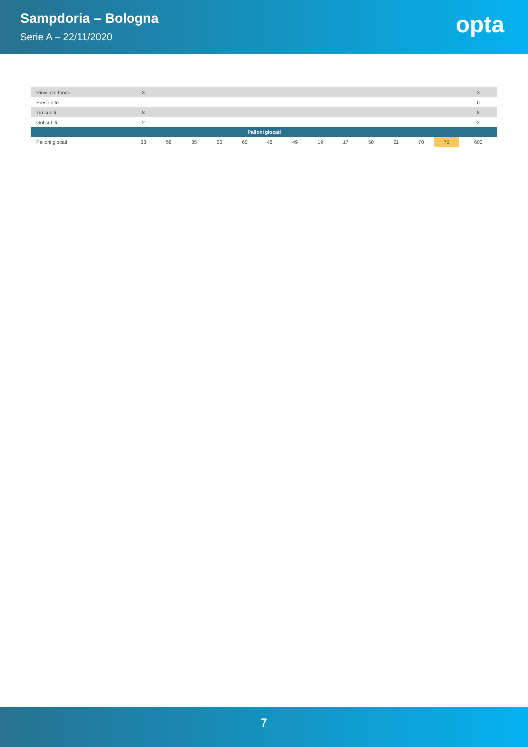Sampdoria – Bologna
Serie A – 22/11/2020
opta
| Rinvii dal fondo | 3 | | | | | | | | | | | | | 3 |
| Prese alte | | | | | | | | | | | | | | 0 |
| Tiri subiti | 8 | | | | | | | | | | | | | 8 |
| Gol subiti | 2 | | | | | | | | | | | | | 2 |
| Palloni giocati | | | | | | | | | | | | | | |
| Palloni giocati | 33 | 58 | 35 | 60 | 65 | 48 | 49 | 19 | 17 | 50 | 21 | 70 | 75 | 600 |
7